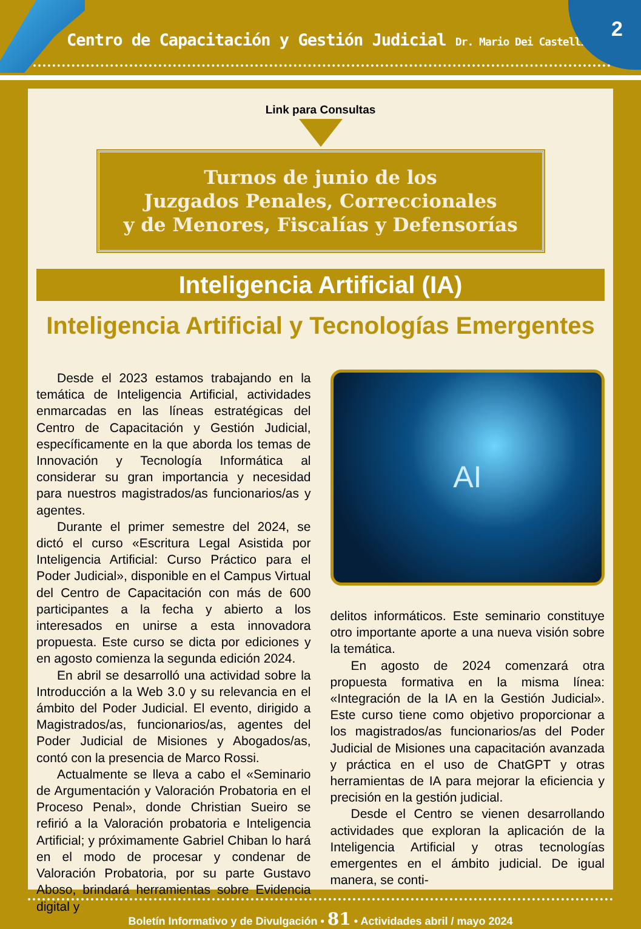Centro de Capacitación y Gestión Judicial Dr. Mario Dei Castelli
2
Link para Consultas
Turnos de junio de los
Juzgados Penales, Correccionales
y de Menores, Fiscalías y Defensorías
Inteligencia Artificial (IA)
Inteligencia Artificial y Tecnologías Emergentes
Desde el 2023 estamos trabajando en la temática de Inteligencia Artificial, actividades enmarcadas en las líneas estratégicas del Centro de Capacitación y Gestión Judicial, específicamente en la que aborda los temas de Innovación y Tecnología Informática al considerar su gran importancia y necesidad para nuestros magistrados/as funcionarios/as y agentes.
Durante el primer semestre del 2024, se dictó el curso «Escritura Legal Asistida por Inteligencia Artificial: Curso Práctico para el Poder Judicial», disponible en el Campus Virtual del Centro de Capacitación con más de 600 participantes a la fecha y abierto a los interesados en unirse a esta innovadora propuesta. Este curso se dicta por ediciones y en agosto comienza la segunda edición 2024.
En abril se desarrolló una actividad sobre la Introducción a la Web 3.0 y su relevancia en el ámbito del Poder Judicial. El evento, dirigido a Magistrados/as, funcionarios/as, agentes del Poder Judicial de Misiones y Abogados/as, contó con la presencia de Marco Rossi.
Actualmente se lleva a cabo el «Seminario de Argumentación y Valoración Probatoria en el Proceso Penal», donde Christian Sueiro se refirió a la Valoración probatoria e Inteligencia Artificial; y próximamente Gabriel Chiban lo hará en el modo de procesar y condenar de Valoración Probatoria, por su parte Gustavo Aboso, brindará herramientas sobre Evidencia digital y
AI
delitos informáticos. Este seminario constituye otro importante aporte a una nueva visión sobre la temática.
En agosto de 2024 comenzará otra propuesta formativa en la misma línea: «Integración de la IA en la Gestión Judicial». Este curso tiene como objetivo proporcionar a los magistrados/as funcionarios/as del Poder Judicial de Misiones una capacitación avanzada y práctica en el uso de ChatGPT y otras herramientas de IA para mejorar la eficiencia y precisión en la gestión judicial.
Desde el Centro se vienen desarrollando actividades que exploran la aplicación de la Inteligencia Artificial y otras tecnologías emergentes en el ámbito judicial. De igual manera, se conti-
Boletín Informativo y de Divulgación • 81 • Actividades abril / mayo 2024